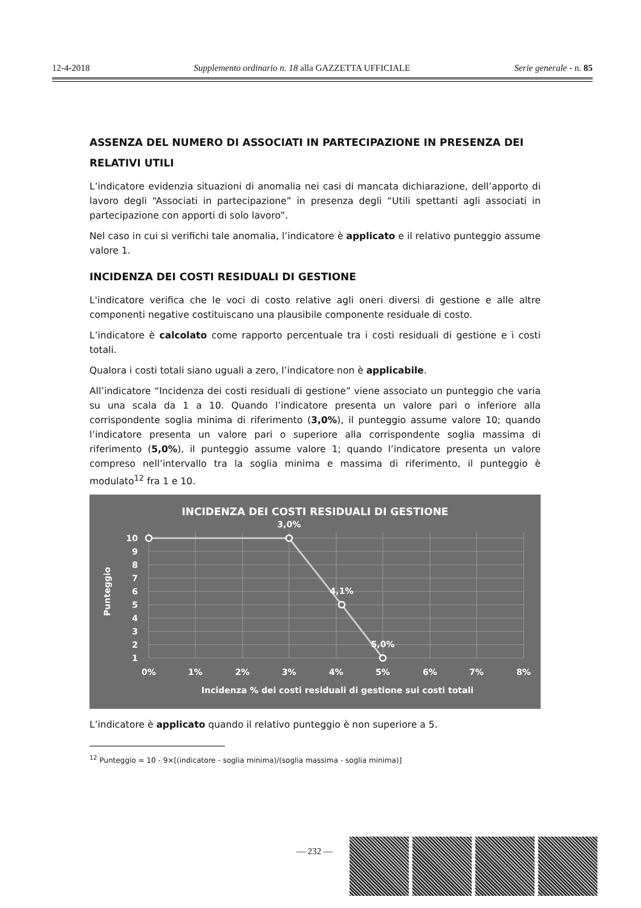12-4-2018 Supplemento ordinario n. 18 alla GAZZETTA UFFICIALE Serie generale - n. 85
ASSENZA DEL NUMERO DI ASSOCIATI IN PARTECIPAZIONE IN PRESENZA DEI RELATIVI UTILI
L’indicatore evidenzia situazioni di anomalia nei casi di mancata dichiarazione, dell’apporto di lavoro degli “Associati in partecipazione” in presenza degli “Utili spettanti agli associati in partecipazione con apporti di solo lavoro”.
Nel caso in cui si verifichi tale anomalia, l’indicatore è applicato e il relativo punteggio assume valore 1.
INCIDENZA DEI COSTI RESIDUALI DI GESTIONE
L'indicatore verifica che le voci di costo relative agli oneri diversi di gestione e alle altre componenti negative costituiscano una plausibile componente residuale di costo.
L’indicatore è calcolato come rapporto percentuale tra i costi residuali di gestione e i costi totali.
Qualora i costi totali siano uguali a zero, l’indicatore non è applicabile.
All’indicatore “Incidenza dei costi residuali di gestione” viene associato un punteggio che varia su una scala da 1 a 10. Quando l’indicatore presenta un valore pari o inferiore alla corrispondente soglia minima di riferimento (3,0%), il punteggio assume valore 10; quando l’indicatore presenta un valore pari o superiore alla corrispondente soglia massima di riferimento (5,0%), il punteggio assume valore 1; quando l’indicatore presenta un valore compreso nell’intervallo tra la soglia minima e massima di riferimento, il punteggio è modulato<sup>12</sup> fra 1 e 10.
INCIDENZA DEI COSTI RESIDUALI DI GESTIONE
3,0%
4,1%
5,0%
10
9
8
7
6
5
4
3
2
1
0%
1%
2%
3%
4%
5%
6%
7%
8%
Punteggio
Incidenza % dei costi residuali di gestione sui costi totali
L’indicatore è applicato quando il relativo punteggio è non superiore a 5.
<sup>12</sup> Punteggio = 10 - 9×[(indicatore - soglia minima)/(soglia massima - soglia minima)]
— 232 —